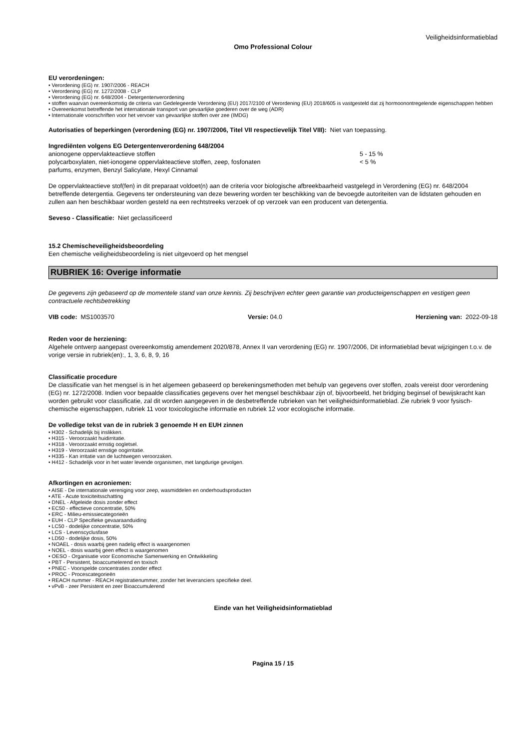Veiligheidsinformatieblad
Omo Professional Colour
EU verordeningen:
• Verordening (EG) nr. 1907/2006 - REACH
• Verordening (EG) nr. 1272/2008 - CLP
• Verordening (EG) nr. 648/2004 - Detergentenverordening
• stoffen waarvan overeenkomstig de criteria van Gedelegeerde Verordening (EU) 2017/2100 of Verordening (EU) 2018/605 is vastgesteld dat zij hormoonontregelende eigenschappen hebben
• Overeenkomst betreffende het internationale transport van gevaarlijke goederen over de weg (ADR)
• Internationale voorschriften voor het vervoer van gevaarlijke stoffen over zee (IMDG)
Autorisaties of beperkingen (verordening (EG) nr. 1907/2006, Titel VII respectievelijk Titel VIII): Niet van toepassing.
Ingrediënten volgens EG Detergentenverordening 648/2004
anionogene oppervlakteactieve stoffen 5 - 15 %
polycarboxylaten, niet-ionogene oppervlakteactieve stoffen, zeep, fosfonaten < 5 %
parfums, enzymen, Benzyl Salicylate, Hexyl Cinnamal
De oppervlakteactieve stof(fen) in dit preparaat voldoet(n) aan de criteria voor biologische afbreekbaarheid vastgelegd in Verordening (EG) nr. 648/2004 betreffende detergentia. Gegevens ter ondersteuning van deze bewering worden ter beschikking van de bevoegde autoriteiten van de lidstaten gehouden en zullen aan hen beschikbaar worden gesteld na een rechtstreeks verzoek of op verzoek van een producent van detergentia.
Seveso - Classificatie: Niet geclassificeerd
15.2 Chemischeveiligheidsbeoordeling
Een chemische veiligheidsbeoordeling is niet uitgevoerd op het mengsel
RUBRIEK 16: Overige informatie
De gegevens zijn gebaseerd op de momentele stand van onze kennis. Zij beschrijven echter geen garantie van producteigenschappen en vestigen geen contractuele rechtsbetrekking
VIB code: MS1003570 Versie: 04.0 Herziening van: 2022-09-18
Reden voor de herziening:
Algehele ontwerp aangepast overeenkomstig amendement 2020/878, Annex II van verordening (EG) nr. 1907/2006, Dit informatieblad bevat wijzigingen t.o.v. de vorige versie in rubriek(en):, 1, 3, 6, 8, 9, 16
Classificatie procedure
De classificatie van het mengsel is in het algemeen gebaseerd op berekeningsmethoden met behulp van gegevens over stoffen, zoals vereist door verordening (EG) nr. 1272/2008. Indien voor bepaalde classificaties gegevens over het mengsel beschikbaar zijn of, bijvoorbeeld, het bridging beginsel of bewijskracht kan worden gebruikt voor classificatie, zal dit worden aangegeven in de desbetreffende rubrieken van het veiligheidsinformatieblad. Zie rubriek 9 voor fysisch-chemische eigenschappen, rubriek 11 voor toxicologische informatie en rubriek 12 voor ecologische informatie.
De volledige tekst van de in rubriek 3 genoemde H en EUH zinnen
• H302 - Schadelijk bij inslikken.
• H315 - Veroorzaakt huidirritatie.
• H318 - Veroorzaakt ernstig oogletsel.
• H319 - Veroorzaakt ernstige oogirritatie.
• H335 - Kan irritatie van de luchtwegen veroorzaken.
• H412 - Schadelijk voor in het water levende organismen, met langdurige gevolgen.
Afkortingen en acroniemen:
• AISE - De internationale vereniging voor zeep, wasmiddelen en onderhoudsproducten
• ATE - Acute toxiciteitsschatting
• DNEL - Afgeleide dosis zonder effect
• EC50 - effectieve concentratie, 50%
• ERC - Milieu-emissiecategorieën
• EUH - CLP Specifieke gevaaraanduiding
• LC50 - dodelijke concentratie, 50%
• LCS - Levenscyclusfase
• LD50 - dodelijke dosis, 50%
• NOAEL - dosis waarbij geen nadelig effect is waargenomen
• NOEL - dosis waarbij geen effect is waargenomen
• OESO - Organisatie voor Economische Samenwerking en Ontwikkeling
• PBT - Persistent, bioaccumelerend en toxisch
• PNEC - Voorspelde concentraties zonder effect
• PROC - Procescategorieën
• REACH nummer - REACH registratienummer, zonder het leveranciers specifieke deel.
• vPvB - zeer Persistent en zeer Bioaccumulerend
Einde van het Veiligheidsinformatieblad
Pagina 15 / 15